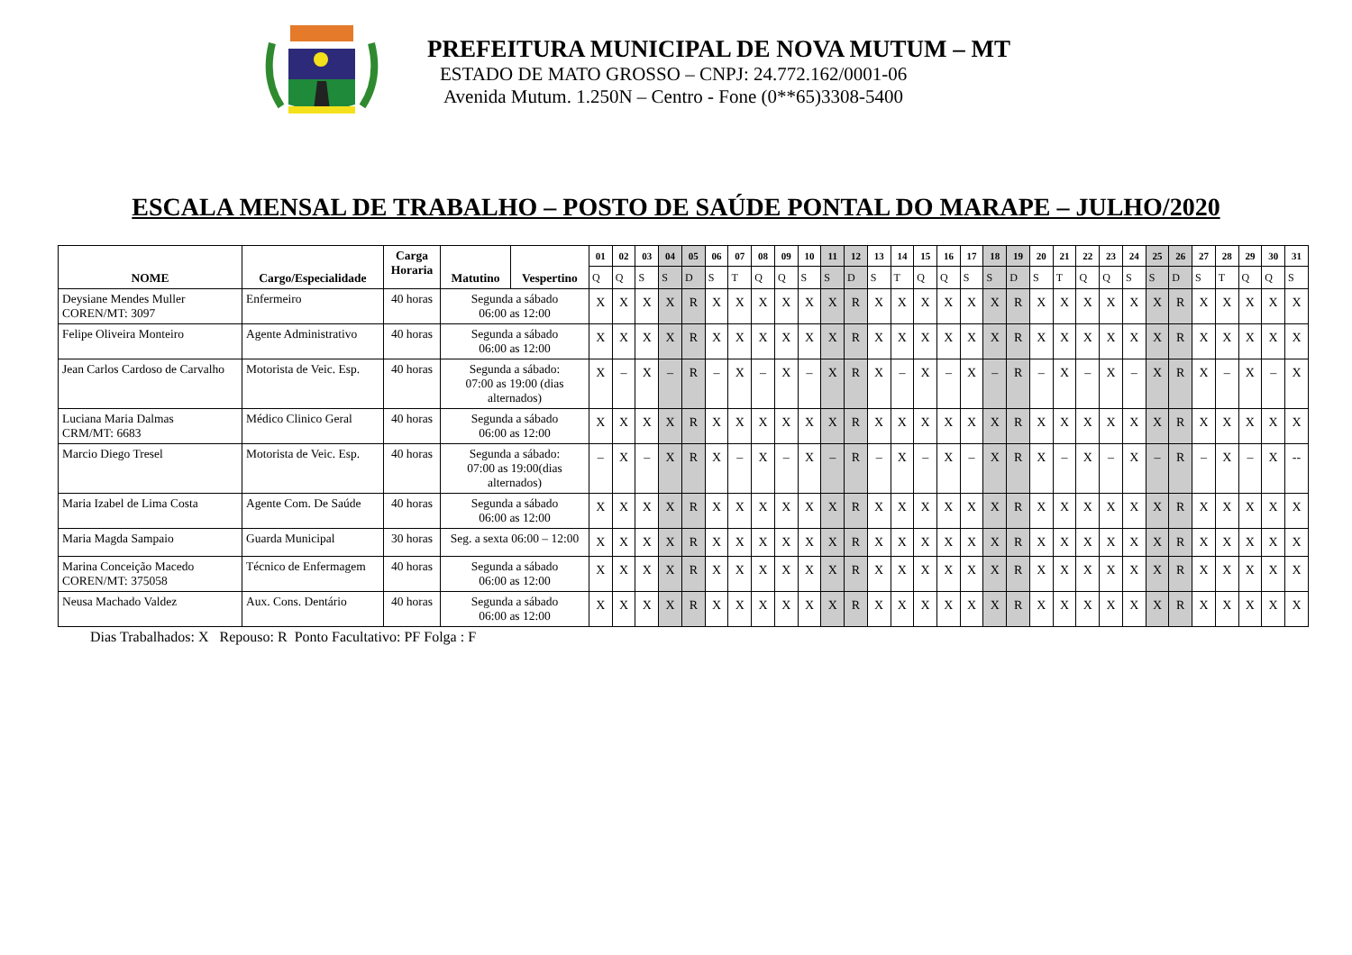PREFEITURA MUNICIPAL DE NOVA MUTUM – MT
ESTADO DE MATO GROSSO – CNPJ: 24.772.162/0001-06
Avenida Mutum. 1.250N – Centro - Fone (0**65)3308-5400
ESCALA MENSAL DE TRABALHO – POSTO DE SAÚDE PONTAL DO MARAPE – JULHO/2020
| NOME | Cargo/Especialidade | Carga Horaria | Matutino | Vespertino | 01 | 02 | 03 | 04 | 05 | 06 | 07 | 08 | 09 | 10 | 11 | 12 | 13 | 14 | 15 | 16 | 17 | 18 | 19 | 20 | 21 | 22 | 23 | 24 | 25 | 26 | 27 | 28 | 29 | 30 | 31 |
| --- | --- | --- | --- | --- | --- | --- | --- | --- | --- | --- | --- | --- | --- | --- | --- | --- | --- | --- | --- | --- | --- | --- | --- | --- | --- | --- | --- | --- | --- | --- | --- | --- | --- | --- | --- |
| | | | | | Q | Q | S | S | D | S | T | Q | Q | S | S | D | S | T | Q | Q | S | S | D | S | T | Q | Q | S | S | D | S | T | Q | Q | S |
| Deysiane Mendes Muller COREN/MT: 3097 | Enfermeiro | 40 horas | Segunda a sábado 06:00 as 12:00 | | X | X | X | X | R | X | X | X | X | X | X | R | X | X | X | X | X | X | R | X | X | X | X | X | X | R | X | X | X | X | X |
| Felipe Oliveira Monteiro | Agente Administrativo | 40 horas | Segunda a sábado 06:00 as 12:00 | | X | X | X | X | R | X | X | X | X | X | X | R | X | X | X | X | X | X | R | X | X | X | X | X | X | R | X | X | X | X | X |
| Jean Carlos Cardoso de Carvalho | Motorista de Veic. Esp. | 40 horas | Segunda a sábado: 07:00 as 19:00 (dias alternados) | | X | – | X | – | R | – | X | – | X | – | X | R | X | – | X | – | X | – | R | – | X | – | X | – | X | R | X | – | X | – | X |
| Luciana Maria Dalmas CRM/MT: 6683 | Médico Clinico Geral | 40 horas | Segunda a sábado 06:00 as 12:00 | | X | X | X | X | R | X | X | X | X | X | X | R | X | X | X | X | X | X | R | X | X | X | X | X | X | R | X | X | X | X | X |
| Marcio Diego Tresel | Motorista de Veic. Esp. | 40 horas | Segunda a sábado: 07:00 as 19:00(dias alternados) | | – | X | – | X | R | X | – | X | – | X | – | R | – | X | – | X | – | X | R | X | – | X | – | X | – | R | – | X | – | X | -- |
| Maria Izabel de Lima Costa | Agente Com. De Saúde | 40 horas | Segunda a sábado 06:00 as 12:00 | | X | X | X | X | R | X | X | X | X | X | X | R | X | X | X | X | X | X | R | X | X | X | X | X | X | R | X | X | X | X | X |
| Maria Magda Sampaio | Guarda Municipal | 30 horas | Seg. a sexta 06:00 – 12:00 | | X | X | X | X | R | X | X | X | X | X | X | R | X | X | X | X | X | X | R | X | X | X | X | X | X | R | X | X | X | X | X |
| Marina Conceição Macedo COREN/MT: 375058 | Técnico de Enfermagem | 40 horas | Segunda a sábado 06:00 as 12:00 | | X | X | X | X | R | X | X | X | X | X | X | R | X | X | X | X | X | X | R | X | X | X | X | X | X | R | X | X | X | X | X |
| Neusa Machado Valdez | Aux. Cons. Dentário | 40 horas | Segunda a sábado 06:00 as 12:00 | | X | X | X | X | R | X | X | X | X | X | X | R | X | X | X | X | X | X | R | X | X | X | X | X | X | R | X | X | X | X | X |
Dias Trabalhados: X Repouso: R Ponto Facultativo: PF Folga : F